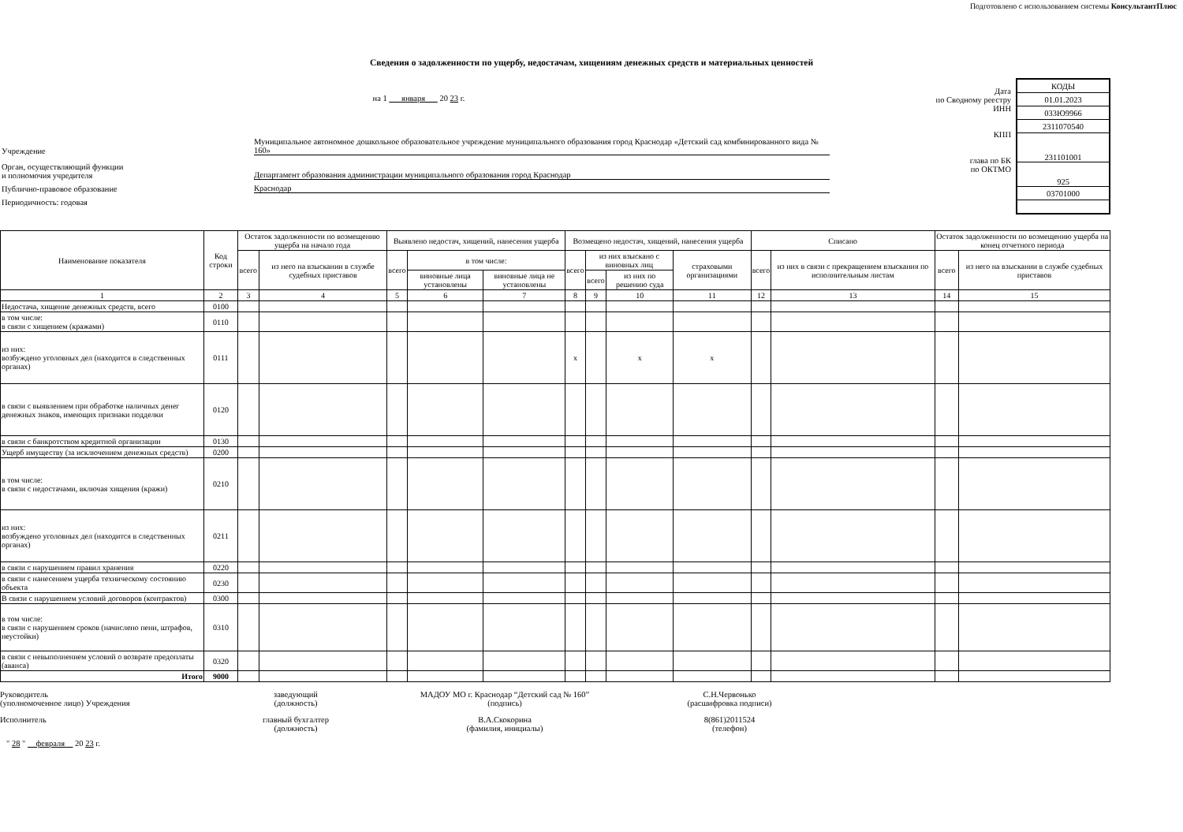Подготовлено с использованием системы КонсультантПлюс
Сведения о задолженности по ущербу, недостачам, хищениям денежных средств и материальных ценностей
на 1 января 20 23 г.
Учреждение Муниципальное автономное дошкольное образовательное учреждение муниципального образования город Краснодар «Детский сад комбинированного вида № 160»
Орган, осуществляющий функции
и полномочия учредителя Департамент образования администрации муниципального образования город Краснодар
Публично-правовое образование Краснодар
Периодичность: годовая
Дата
по Сводному реестру
ИНН
КПП
глава по БК
по ОКТМО
| КОДЫ |
| 01.01.2023 |
| 033Ю9966 |
| 2311070540 |
| 231101001 |
| 925 |
| 03701000 |
| Наименование показателя | Код строки | Остаток задолженности по возмещению ущерба на начало года | | Выявлено недостач, хищений, нанесения ущерба | | | Возмещено недостач, хищений, нанесения ущерба | | | | Списано | | Остаток задолженности по возмещению ущерба на конец отчетного периода | |
| --- | --- | --- | --- | --- | --- | --- | --- | --- | --- | --- | --- | --- | --- | --- |
| | | всего | из него на взыскании в службе судебных приставов | всего | в том числе: | | всего | из них взыскано с виновных лиц | | страховыми организациями | всего | из них в связи с прекращением взыскания по исполнительным листам | всего | из него на взыскании в службе судебных приставов |
| | | | | | виновные лица установлены | виновные лица не установлены | | всего | из них по решению суда | | | | | |
| 1 | 2 | 3 | 4 | 5 | 6 | 7 | 8 | 9 | 10 | 11 | 12 | 13 | 14 | 15 |
| Недостача, хищение денежных средств, всего | 0100 | | | | | | | | | | | | | |
| в том числе: в связи с хищением (кражами) | 0110 | | | | | | | | | | | | | |
| из них: возбуждено уголовных дел (находится в следственных органах) | 0111 | | | | | | x | | x | x | | | | |
| в связи с выявлением при обработке наличных денег денежных знаков, имеющих признаки подделки | 0120 | | | | | | | | | | | | | |
| в связи с банкротством кредитной организации | 0130 | | | | | | | | | | | | | |
| Ущерб имуществу (за исключением денежных средств) | 0200 | | | | | | | | | | | | | |
| в том числе: в связи с недостачами, включая хищения (кражи) | 0210 | | | | | | | | | | | | | |
| из них: возбуждено уголовных дел (находится в следственных органах) | 0211 | | | | | | | | | | | | | |
| в связи с нарушением правил хранения | 0220 | | | | | | | | | | | | | |
| в связи с нанесением ущерба техническому состоянию объекта | 0230 | | | | | | | | | | | | | |
| В связи с нарушением условий договоров (контрактов) | 0300 | | | | | | | | | | | | | |
| в том числе: в связи с нарушением сроков (начислено пени, штрафов, неустойки) | 0310 | | | | | | | | | | | | | |
| в связи с невыполнением условий о возврате предоплаты (аванса) | 0320 | | | | | | | | | | | | | |
| Итого | 9000 | | | | | | | | | | | | | |
Руководитель
(уполномоченное лицо) Учреждения
заведующий
(должность)
МАДОУ МО г. Краснодар “Детский сад № 160”
(подпись)
С.Н.Червонько
(расшифровка подписи)
Исполнитель главный бухгалтер
(должность)
В.А.Скокорина
(фамилия, инициалы)
8(861)2011524
(телефон)
" 28 " февраля 20 23 г.